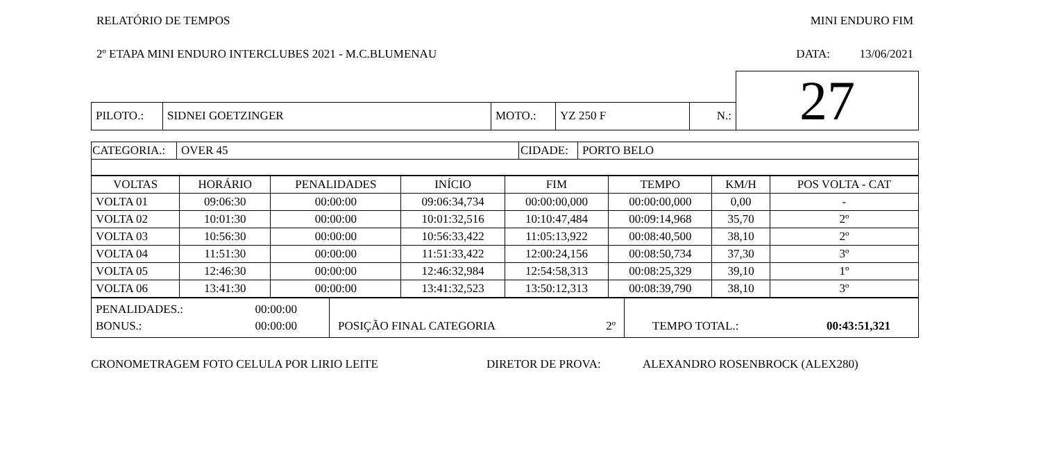RELATÓRIO DE TEMPOS MINI ENDURO FIM
2º ETAPA MINI ENDURO INTERCLUBES 2021 - M.C.BLUMENAU DATA: 13/06/2021
| | | | | | 27 |
| PILOTO.: | SIDNEI GOETZINGER | MOTO.: | YZ 250 F | N.: | |
| CATEGORIA.: | OVER 45 | CIDADE: | PORTO BELO |
| VOLTAS | HORÁRIO | PENALIDADES | INÍCIO | FIM | TEMPO | KM/H | POS VOLTA - CAT |
| --- | --- | --- | --- | --- | --- | --- | --- |
| VOLTA 01 | 09:06:30 | 00:00:00 | 09:06:34,734 | 00:00:00,000 | 00:00:00,000 | 0,00 | - |
| VOLTA 02 | 10:01:30 | 00:00:00 | 10:01:32,516 | 10:10:47,484 | 00:09:14,968 | 35,70 | 2º |
| VOLTA 03 | 10:56:30 | 00:00:00 | 10:56:33,422 | 11:05:13,922 | 00:08:40,500 | 38,10 | 2º |
| VOLTA 04 | 11:51:30 | 00:00:00 | 11:51:33,422 | 12:00:24,156 | 00:08:50,734 | 37,30 | 3º |
| VOLTA 05 | 12:46:30 | 00:00:00 | 12:46:32,984 | 12:54:58,313 | 00:08:25,329 | 39,10 | 1º |
| VOLTA 06 | 13:41:30 | 00:00:00 | 13:41:32,523 | 13:50:12,313 | 00:08:39,790 | 38,10 | 3º |
| PENALIDADES.: 00:00:00 BONUS.: 00:00:00 | POSIÇÃO FINAL CATEGORIA 2º | TEMPO TOTAL.: 00:43:51,321 |
CRONOMETRAGEM FOTO CELULA POR LIRIO LEITE DIRETOR DE PROVA: ALEXANDRO ROSENBROCK (ALEX280)